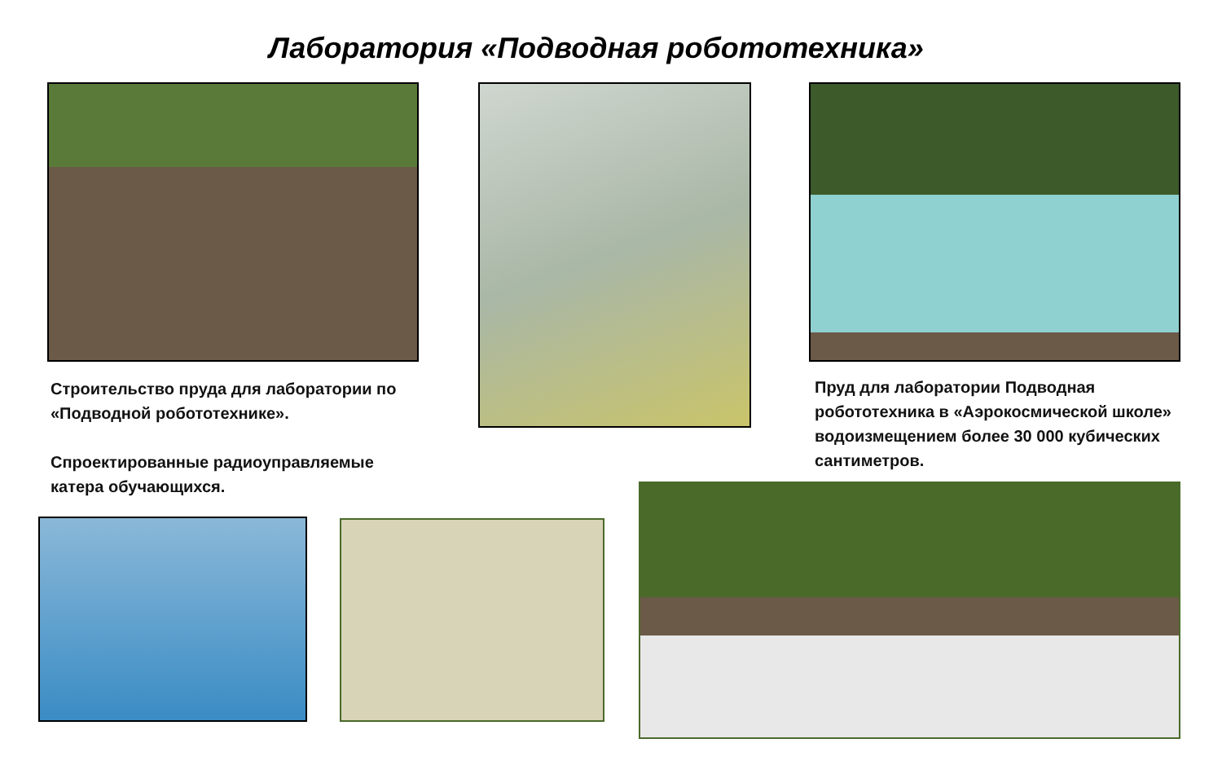Лаборатория «Подводная робототехника»
Строительство пруда для лаборатории по «Подводной робототехнике».
Спроектированные радиоуправляемые катера обучающихся.
Пруд для лаборатории Подводная робототехника в «Аэрокосмической школе» водоизмещением более 30 000 кубических сантиметров.